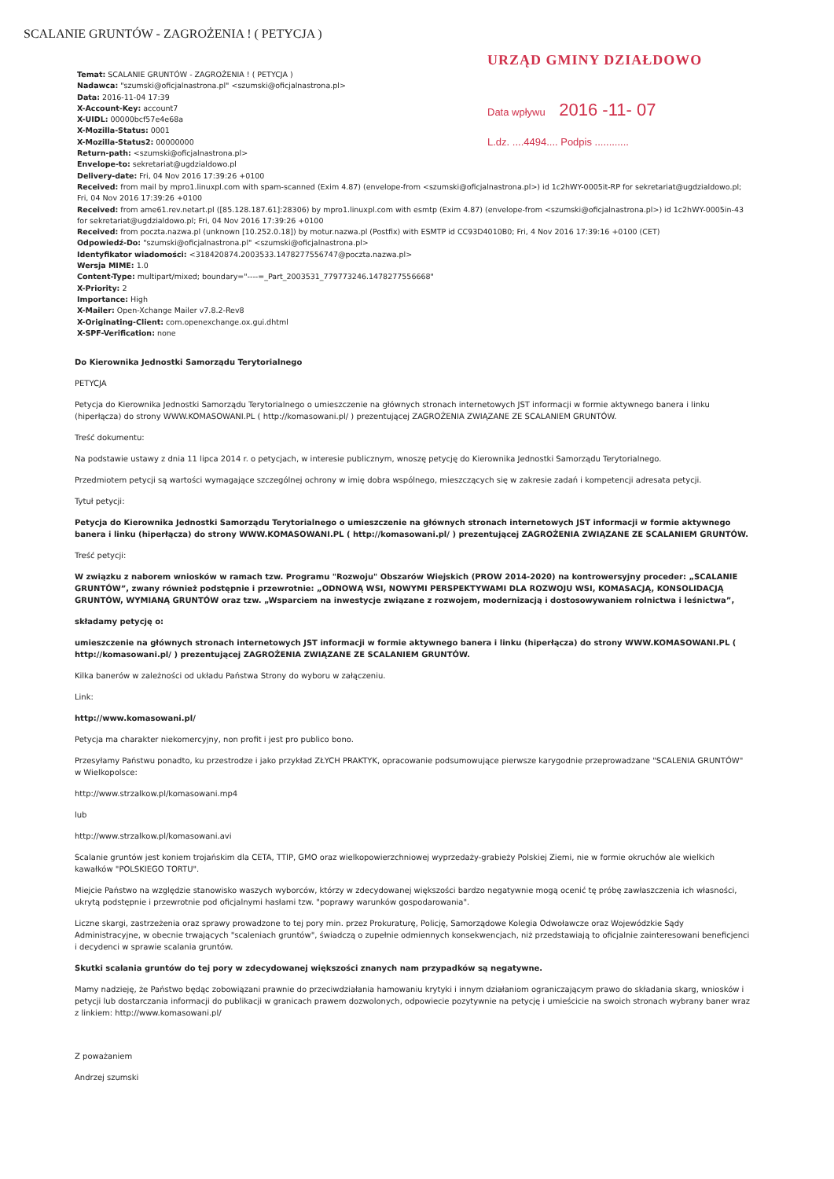SCALANIE GRUNTÓW - ZAGROŻENIA ! ( PETYCJA )
URZĄD GMINY DZIAŁDOWO
Data wpływu 2016 -11- 07
L.dz. ....4494.... Podpis ............
Temat: SCALANIE GRUNTÓW - ZAGROŻENIA ! ( PETYCJA )
Nadawca: "szumski@oficjalnastrona.pl" <szumski@oficjalnastrona.pl>
Data: 2016-11-04 17:39
X-Account-Key: account7
X-UIDL: 00000bcf57e4e68a
X-Mozilla-Status: 0001
X-Mozilla-Status2: 00000000
Return-path: <szumski@oficjalnastrona.pl>
Envelope-to: sekretariat@ugdzialdowo.pl
Delivery-date: Fri, 04 Nov 2016 17:39:26 +0100
Received: from mail by mpro1.linuxpl.com with spam-scanned (Exim 4.87) (envelope-from <szumski@oficjalnastrona.pl>) id 1c2hWY-0005it-RP for sekretariat@ugdzialdowo.pl; Fri, 04 Nov 2016 17:39:26 +0100
Received: from ame61.rev.netart.pl ([85.128.187.61]:28306) by mpro1.linuxpl.com with esmtp (Exim 4.87) (envelope-from <szumski@oficjalnastrona.pl>) id 1c2hWY-0005in-43 for sekretariat@ugdzialdowo.pl; Fri, 04 Nov 2016 17:39:26 +0100
Received: from poczta.nazwa.pl (unknown [10.252.0.18]) by motur.nazwa.pl (Postfix) with ESMTP id CC93D4010B0; Fri, 4 Nov 2016 17:39:16 +0100 (CET)
Odpowiedź-Do: "szumski@oficjalnastrona.pl" <szumski@oficjalnastrona.pl>
Identyfikator wiadomości: <318420874.2003533.1478277556747@poczta.nazwa.pl>
Wersja MIME: 1.0
Content-Type: multipart/mixed; boundary="----=_Part_2003531_779773246.1478277556668"
X-Priority: 2
Importance: High
X-Mailer: Open-Xchange Mailer v7.8.2-Rev8
X-Originating-Client: com.openexchange.ox.gui.dhtml
X-SPF-Verification: none
Do Kierownika Jednostki Samorządu Terytorialnego
PETYCJA
Petycja do Kierownika Jednostki Samorządu Terytorialnego o umieszczenie na głównych stronach internetowych JST informacji w formie aktywnego banera i linku (hiperłącza) do strony WWW.KOMASOWANI.PL ( http://komasowani.pl/ ) prezentującej ZAGROŻENIA ZWIĄZANE ZE SCALANIEM GRUNTÓW.
Treść dokumentu:
Na podstawie ustawy z dnia 11 lipca 2014 r. o petycjach, w interesie publicznym, wnoszę petycję do Kierownika Jednostki Samorządu Terytorialnego.
Przedmiotem petycji są wartości wymagające szczególnej ochrony w imię dobra wspólnego, mieszczących się w zakresie zadań i kompetencji adresata petycji.
Tytuł petycji:
Petycja do Kierownika Jednostki Samorządu Terytorialnego o umieszczenie na głównych stronach internetowych JST informacji w formie aktywnego banera i linku (hiperłącza) do strony WWW.KOMASOWANI.PL ( http://komasowani.pl/ ) prezentującej ZAGROŻENIA ZWIĄZANE ZE SCALANIEM GRUNTÓW.
Treść petycji:
W związku z naborem wniosków w ramach tzw. Programu "Rozwoju" Obszarów Wiejskich (PROW 2014-2020) na kontrowersyjny proceder: „SCALANIE GRUNTÓW”, zwany również podstępnie i przewrotnie: „ODNOWĄ WSI, NOWYMI PERSPEKTYWAMI DLA ROZWOJU WSI, KOMASACJĄ, KONSOLIDACJĄ GRUNTÓW, WYMIANĄ GRUNTÓW oraz tzw. „Wsparciem na inwestycje związane z rozwojem, modernizacją i dostosowywaniem rolnictwa i leśnictwa”,
składamy petycję o:
umieszczenie na głównych stronach internetowych JST informacji w formie aktywnego banera i linku (hiperłącza) do strony WWW.KOMASOWANI.PL ( http://komasowani.pl/ ) prezentującej ZAGROŻENIA ZWIĄZANE ZE SCALANIEM GRUNTÓW.
Kilka banerów w zależności od układu Państwa Strony do wyboru w załączeniu.
Link:
http://www.komasowani.pl/
Petycja ma charakter niekomercyjny, non profit i jest pro publico bono.
Przesyłamy Państwu ponadto, ku przestrodze i jako przykład ZŁYCH PRAKTYK, opracowanie podsumowujące pierwsze karygodnie przeprowadzane "SCALENIA GRUNTÓW" w Wielkopolsce:
http://www.strzalkow.pl/komasowani.mp4
lub
http://www.strzalkow.pl/komasowani.avi
Scalanie gruntów jest koniem trojańskim dla CETA, TTIP, GMO oraz wielkopowierzchniowej wyprzedaży-grabieży Polskiej Ziemi, nie w formie okruchów ale wielkich kawałków "POLSKIEGO TORTU".
Miejcie Państwo na względzie stanowisko waszych wyborców, którzy w zdecydowanej większości bardzo negatywnie mogą ocenić tę próbę zawłaszczenia ich własności, ukrytą podstępnie i przewrotnie pod oficjalnymi hasłami tzw. "poprawy warunków gospodarowania".
Liczne skargi, zastrzeżenia oraz sprawy prowadzone to tej pory min. przez Prokuraturę, Policję, Samorządowe Kolegia Odwoławcze oraz Wojewódzkie Sądy Administracyjne, w obecnie trwających "scaleniach gruntów", świadczą o zupełnie odmiennych konsekwencjach, niż przedstawiają to oficjalnie zainteresowani beneficjenci i decydenci w sprawie scalania gruntów.
Skutki scalania gruntów do tej pory w zdecydowanej większości znanych nam przypadków są negatywne.
Mamy nadzieję, że Państwo będąc zobowiązani prawnie do przeciwdziałania hamowaniu krytyki i innym działaniom ograniczającym prawo do składania skarg, wniosków i petycji lub dostarczania informacji do publikacji w granicach prawem dozwolonych, odpowiecie pozytywnie na petycję i umieścicie na swoich stronach wybrany baner wraz z linkiem: http://www.komasowani.pl/
Z poważaniem
Andrzej szumski